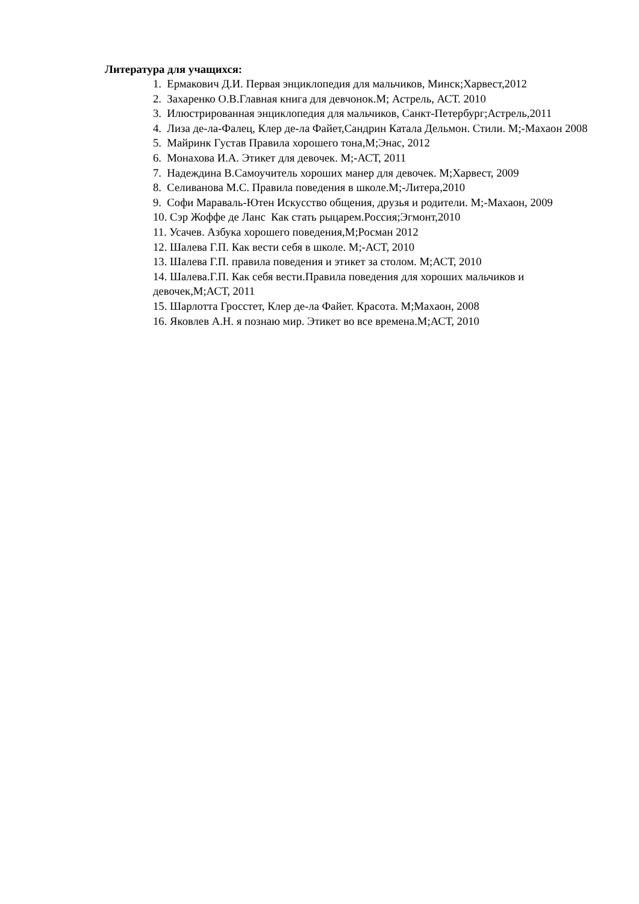Литература для учащихся:
1. Ермакович Д.И. Первая энциклопедия для мальчиков, Минск;Харвест,2012
2. Захаренко О.В.Главная книга для девчонок.М; Астрель, АСТ. 2010
3. Илюстрированная энциклопедия для мальчиков, Санкт-Петербург;Астрель,2011
4. Лиза де-ла-Фалец, Клер де-ла Файет,Сандрин Катала Дельмон. Стили. М;-Махаон 2008
5. Майринк Густав Правила хорошего тона,М;Энас, 2012
6. Монахова И.А. Этикет для девочек. М;-АСТ, 2011
7. Надеждина В.Самоучитель хороших манер для девочек. М;Харвест, 2009
8. Селиванова М.С. Правила поведения в школе.М;-Литера,2010
9. Софи Мараваль-Ютен Искусство общения, друзья и родители. М;-Махаон, 2009
10. Сэр Жоффе де Ланс Как стать рыцарем.Россия;Эгмонт,2010
11. Усачев. Азбука хорошего поведения,М;Росман 2012
12. Шалева Г.П. Как вести себя в школе. М;-АСТ, 2010
13. Шалева Г.П. правила поведения и этикет за столом. М;АСТ, 2010
14. Шалева.Г.П. Как себя вести.Правила поведения для хороших мальчиков и девочек,М;АСТ, 2011
15. Шарлотта Гросстет, Клер де-ла Файет. Красота. М;Махаон, 2008
16. Яковлев А.Н. я познаю мир. Этикет во все времена.М;АСТ, 2010